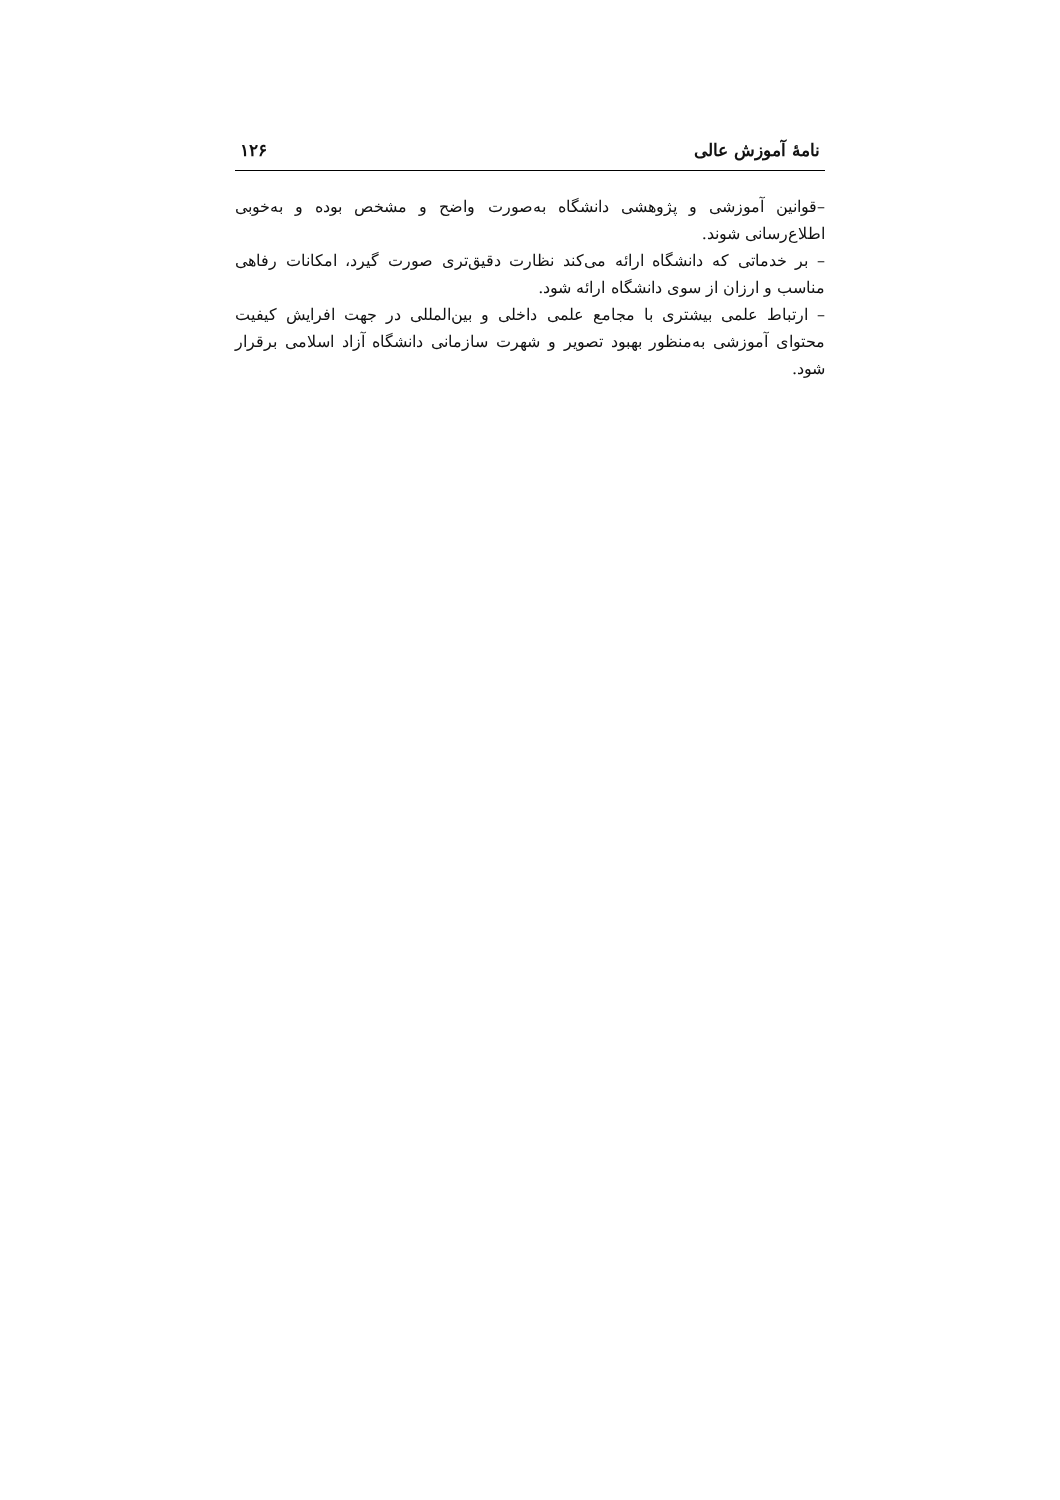نامهٔ آموزش عالی ۱۲۶
–قوانین آموزشی و پژوهشی دانشگاه به‌صورت واضح و مشخص بوده و به‌خوبی اطلاع‌رسانی شوند.
– بر خدماتی که دانشگاه ارائه می‌کند نظارت دقیق‌تری صورت گیرد، امکانات رفاهی مناسب و ارزان از سوی دانشگاه ارائه شود.
– ارتباط علمی بیشتری با مجامع علمی داخلی و بین‌المللی در جهت افرایش کیفیت محتوای آموزشی به‌منظور بهبود تصویر و شهرت سازمانی دانشگاه آزاد اسلامی برقرار شود.